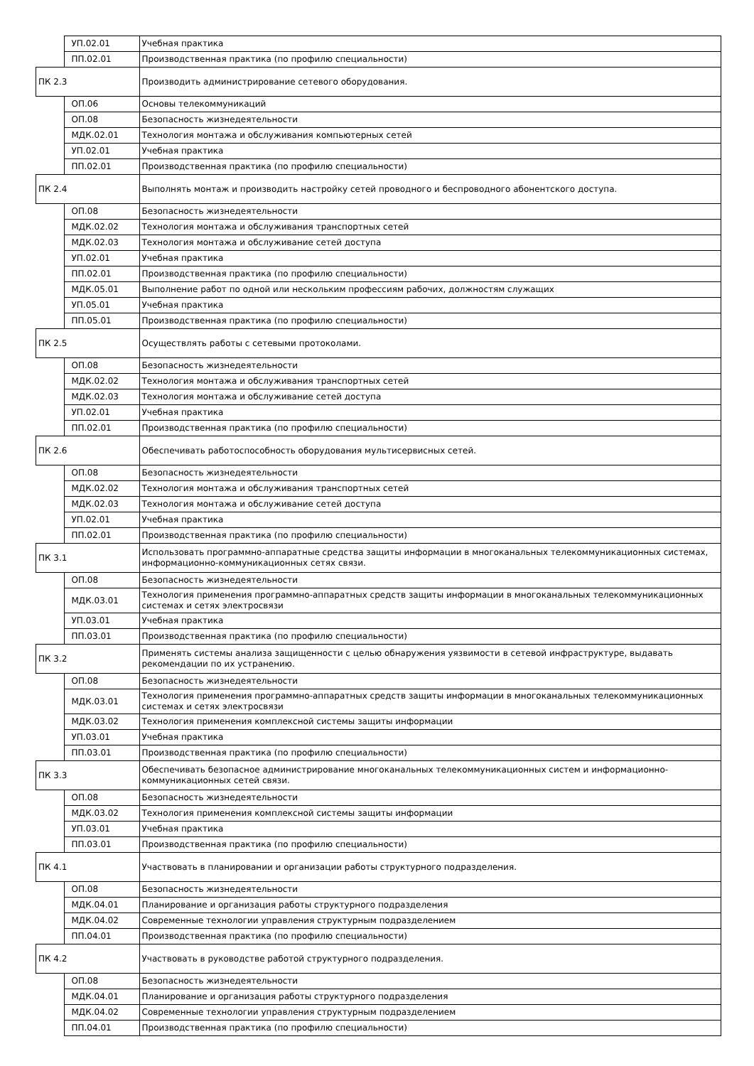| | УП.02.01 | Учебная практика |
| | ПП.02.01 | Производственная практика (по профилю специальности) |
| ПК 2.3 | | Производить администрирование сетевого оборудования. |
| | ОП.06 | Основы телекоммуникаций |
| | ОП.08 | Безопасность жизнедеятельности |
| | МДК.02.01 | Технология монтажа и обслуживания компьютерных сетей |
| | УП.02.01 | Учебная практика |
| | ПП.02.01 | Производственная практика (по профилю специальности) |
| ПК 2.4 | | Выполнять монтаж и производить настройку сетей проводного и беспроводного абонентского доступа. |
| | ОП.08 | Безопасность жизнедеятельности |
| | МДК.02.02 | Технология монтажа и обслуживания транспортных сетей |
| | МДК.02.03 | Технология монтажа и обслуживание сетей доступа |
| | УП.02.01 | Учебная практика |
| | ПП.02.01 | Производственная практика (по профилю специальности) |
| | МДК.05.01 | Выполнение работ по одной или нескольким профессиям рабочих, должностям служащих |
| | УП.05.01 | Учебная практика |
| | ПП.05.01 | Производственная практика (по профилю специальности) |
| ПК 2.5 | | Осуществлять работы с сетевыми протоколами. |
| | ОП.08 | Безопасность жизнедеятельности |
| | МДК.02.02 | Технология монтажа и обслуживания транспортных сетей |
| | МДК.02.03 | Технология монтажа и обслуживание сетей доступа |
| | УП.02.01 | Учебная практика |
| | ПП.02.01 | Производственная практика (по профилю специальности) |
| ПК 2.6 | | Обеспечивать работоспособность оборудования мультисервисных сетей. |
| | ОП.08 | Безопасность жизнедеятельности |
| | МДК.02.02 | Технология монтажа и обслуживания транспортных сетей |
| | МДК.02.03 | Технология монтажа и обслуживание сетей доступа |
| | УП.02.01 | Учебная практика |
| | ПП.02.01 | Производственная практика (по профилю специальности) |
| ПК 3.1 | | Использовать программно-аппаратные средства защиты информации в многоканальных телекоммуникационных системах, информационно-коммуникационных сетях связи. |
| | ОП.08 | Безопасность жизнедеятельности |
| | МДК.03.01 | Технология применения программно-аппаратных средств защиты информации в многоканальных телекоммуникационных системах и сетях электросвязи |
| | УП.03.01 | Учебная практика |
| | ПП.03.01 | Производственная практика (по профилю специальности) |
| ПК 3.2 | | Применять системы анализа защищенности с целью обнаружения уязвимости в сетевой инфраструктуре, выдавать рекомендации по их устранению. |
| | ОП.08 | Безопасность жизнедеятельности |
| | МДК.03.01 | Технология применения программно-аппаратных средств защиты информации в многоканальных телекоммуникационных системах и сетях электросвязи |
| | МДК.03.02 | Технология применения комплексной системы защиты информации |
| | УП.03.01 | Учебная практика |
| | ПП.03.01 | Производственная практика (по профилю специальности) |
| ПК 3.3 | | Обеспечивать безопасное администрирование многоканальных телекоммуникационных систем и информационно-коммуникационных сетей связи. |
| | ОП.08 | Безопасность жизнедеятельности |
| | МДК.03.02 | Технология применения комплексной системы защиты информации |
| | УП.03.01 | Учебная практика |
| | ПП.03.01 | Производственная практика (по профилю специальности) |
| ПК 4.1 | | Участвовать в планировании и организации работы структурного подразделения. |
| | ОП.08 | Безопасность жизнедеятельности |
| | МДК.04.01 | Планирование и организация работы структурного подразделения |
| | МДК.04.02 | Современные технологии управления структурным подразделением |
| | ПП.04.01 | Производственная практика (по профилю специальности) |
| ПК 4.2 | | Участвовать в руководстве работой структурного подразделения. |
| | ОП.08 | Безопасность жизнедеятельности |
| | МДК.04.01 | Планирование и организация работы структурного подразделения |
| | МДК.04.02 | Современные технологии управления структурным подразделением |
| | ПП.04.01 | Производственная практика (по профилю специальности) |